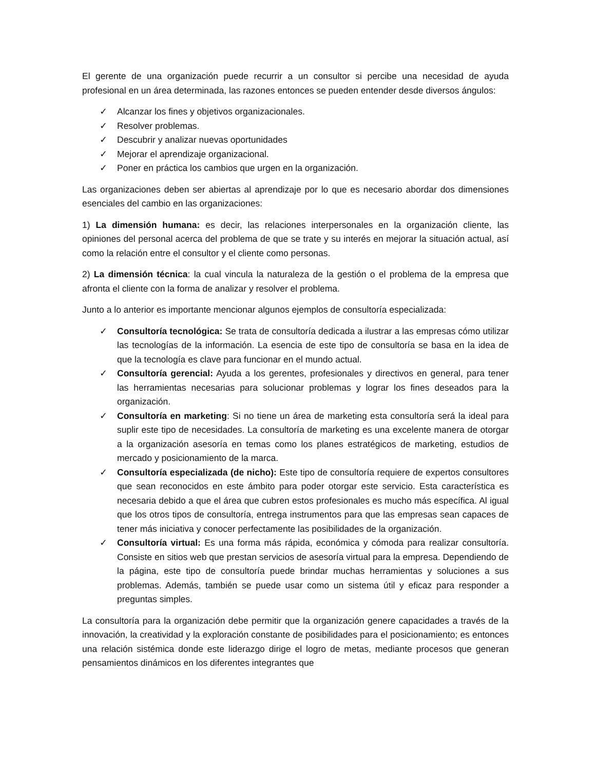El gerente de una organización puede recurrir a un consultor si percibe una necesidad de ayuda profesional en un área determinada, las razones entonces se pueden entender desde diversos ángulos:
✓ Alcanzar los fines y objetivos organizacionales.
✓ Resolver problemas.
✓ Descubrir y analizar nuevas oportunidades
✓ Mejorar el aprendizaje organizacional.
✓ Poner en práctica los cambios que urgen en la organización.
Las organizaciones deben ser abiertas al aprendizaje por lo que es necesario abordar dos dimensiones esenciales del cambio en las organizaciones:
1) La dimensión humana: es decir, las relaciones interpersonales en la organización cliente, las opiniones del personal acerca del problema de que se trate y su interés en mejorar la situación actual, así como la relación entre el consultor y el cliente como personas.
2) La dimensión técnica: la cual vincula la naturaleza de la gestión o el problema de la empresa que afronta el cliente con la forma de analizar y resolver el problema.
Junto a lo anterior es importante mencionar algunos ejemplos de consultoría especializada:
✓ Consultoría tecnológica: Se trata de consultoría dedicada a ilustrar a las empresas cómo utilizar las tecnologías de la información. La esencia de este tipo de consultoría se basa en la idea de que la tecnología es clave para funcionar en el mundo actual.
✓ Consultoría gerencial: Ayuda a los gerentes, profesionales y directivos en general, para tener las herramientas necesarias para solucionar problemas y lograr los fines deseados para la organización.
✓ Consultoría en marketing: Si no tiene un área de marketing esta consultoría será la ideal para suplir este tipo de necesidades. La consultoría de marketing es una excelente manera de otorgar a la organización asesoría en temas como los planes estratégicos de marketing, estudios de mercado y posicionamiento de la marca.
✓ Consultoría especializada (de nicho): Este tipo de consultoría requiere de expertos consultores que sean reconocidos en este ámbito para poder otorgar este servicio. Esta característica es necesaria debido a que el área que cubren estos profesionales es mucho más específica. Al igual que los otros tipos de consultoría, entrega instrumentos para que las empresas sean capaces de tener más iniciativa y conocer perfectamente las posibilidades de la organización.
✓ Consultoría virtual: Es una forma más rápida, económica y cómoda para realizar consultoría. Consiste en sitios web que prestan servicios de asesoría virtual para la empresa. Dependiendo de la página, este tipo de consultoría puede brindar muchas herramientas y soluciones a sus problemas. Además, también se puede usar como un sistema útil y eficaz para responder a preguntas simples.
La consultoría para la organización debe permitir que la organización genere capacidades a través de la innovación, la creatividad y la exploración constante de posibilidades para el posicionamiento; es entonces una relación sistémica donde este liderazgo dirige el logro de metas, mediante procesos que generan pensamientos dinámicos en los diferentes integrantes que